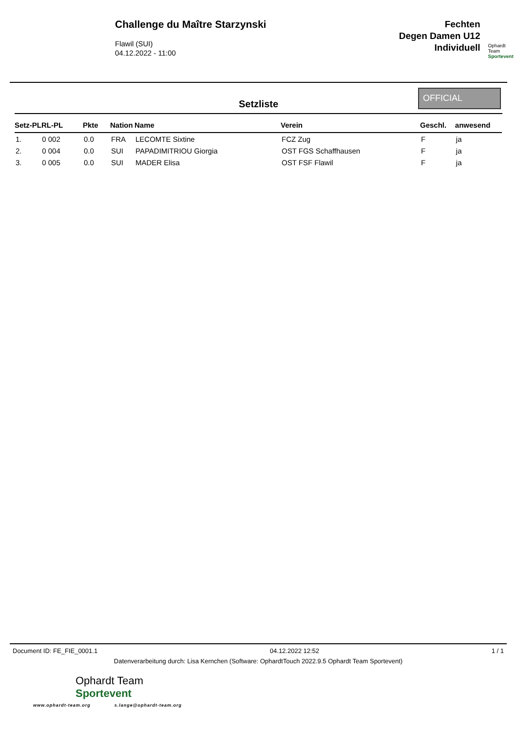Challenge du Maître Starzynski
Flawil (SUI)
04.12.2022 - 11:00
Fechten
Degen Damen U12
Individuell
Ophardt Team
Sportevent
Setzliste
OFFICIAL
| Setz-PLRL-PL | Pkte | Nation | Name | Verein | Geschl. | anwesend |
| --- | --- | --- | --- | --- | --- | --- |
| 1. 0 002 | 0.0 | FRA | LECOMTE Sixtine | FCZ Zug | F | ja |
| 2. 0 004 | 0.0 | SUI | PAPADIMITRIOU Giorgia | OST FGS Schaffhausen | F | ja |
| 3. 0 005 | 0.0 | SUI | MADER Elisa | OST FSF Flawil | F | ja |
Document ID: FE_FIE_0001.1 04.12.2022 12:52 1 / 1
Datenverarbeitung durch: Lisa Kernchen (Software: OphardtTouch 2022.9.5 Ophardt Team Sportevent)
Ophardt Team
Sportevent
www.ophardt-team.org s.lange@ophardt-team.org